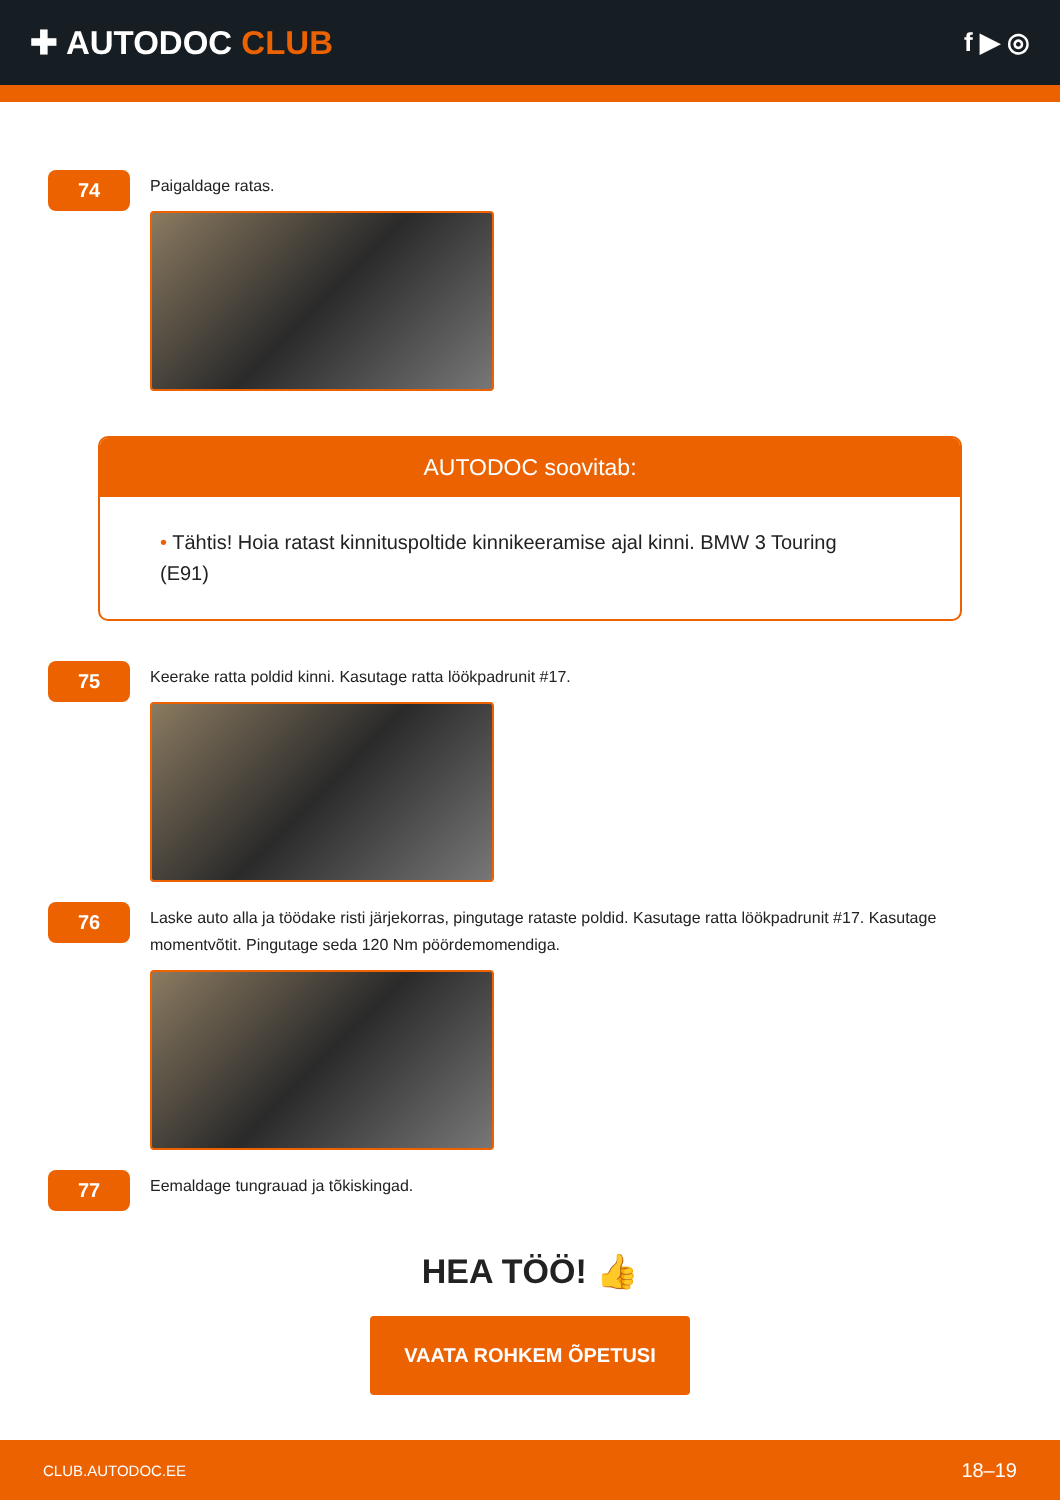✚ AUTODOC CLUB
f ▶ ◎
74
Paigaldage ratas.
AUTODOC soovitab:
• Tähtis! Hoia ratast kinnituspoltide kinnikeeramise ajal kinni. BMW 3 Touring (E91)
75
Keerake ratta poldid kinni. Kasutage ratta löökpadrunit #17.
76
Laske auto alla ja töödake risti järjekorras, pingutage rataste poldid. Kasutage ratta löökpadrunit #17. Kasutage momentvõtit. Pingutage seda 120 Nm pöördemomendiga.
77
Eemaldage tungrauad ja tõkiskingad.
HEA TÖÖ! 👍
VAATA ROHKEM ÕPETUSI
CLUB.AUTODOC.EE 18–19